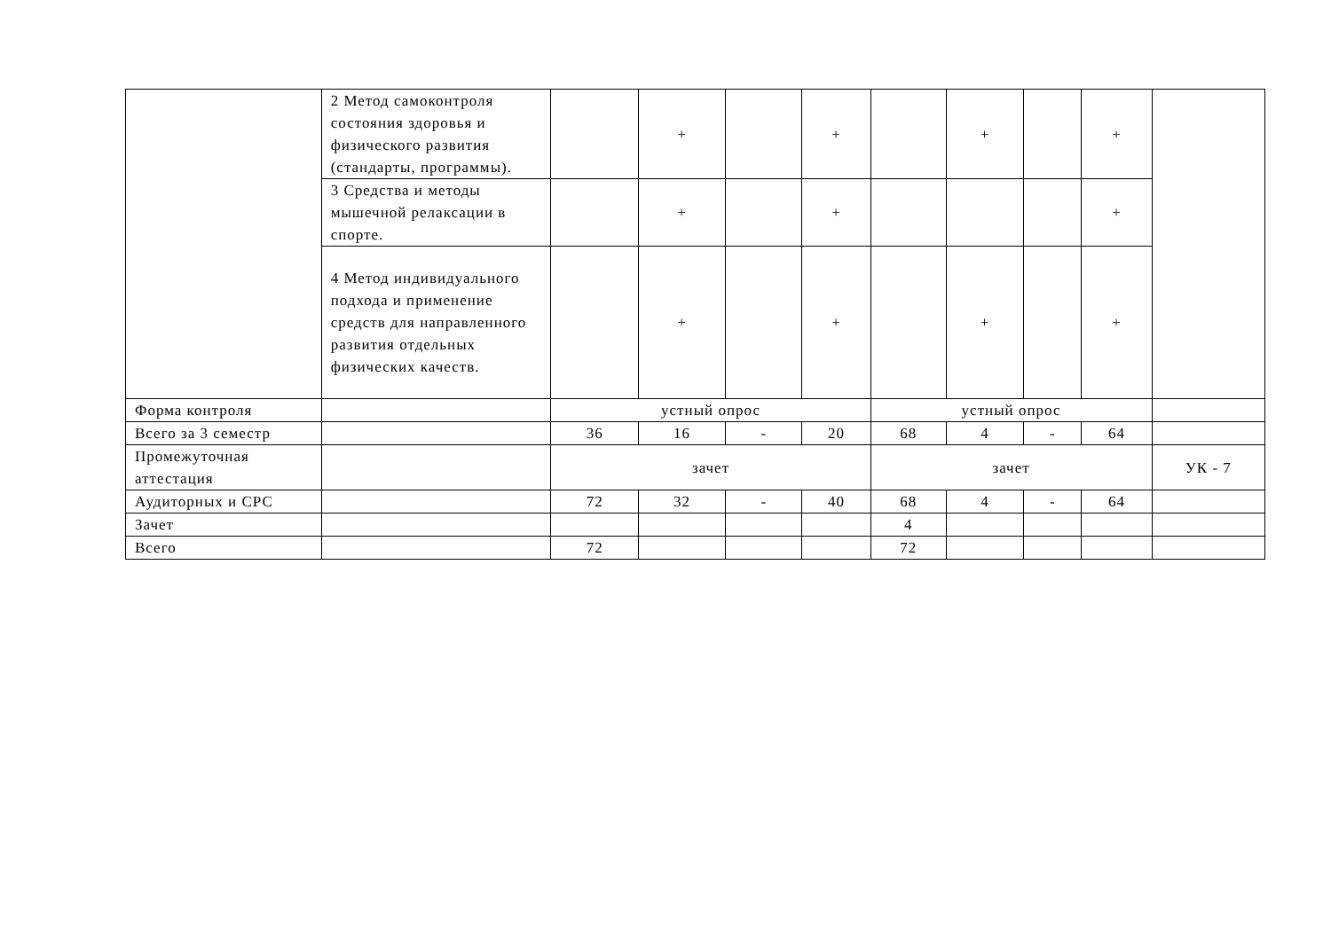| | 2 Метод самоконтроля состояния здоровья и физического развития (стандарты, программы). | | + | | + | | + | | + | |
| | 3 Средства и методы мышечной релаксации в спорте. | | + | | + | | | | + | |
| | 4 Метод индивидуального подхода и применение средств для направленного развития отдельных физических качеств. | | + | | + | | + | | + | |
| Форма контроля | | устный опрос | | | | устный опрос | | | | |
| Всего за 3 семестр | | 36 | 16 | - | 20 | 68 | 4 | - | 64 | |
| Промежуточная аттестация | | зачет | | | | зачет | | | | УК - 7 |
| Аудиторных и СРС | | 72 | 32 | - | 40 | 68 | 4 | - | 64 | |
| Зачет | | | | | | 4 | | | | |
| Всего | | 72 | | | | 72 | | | | |